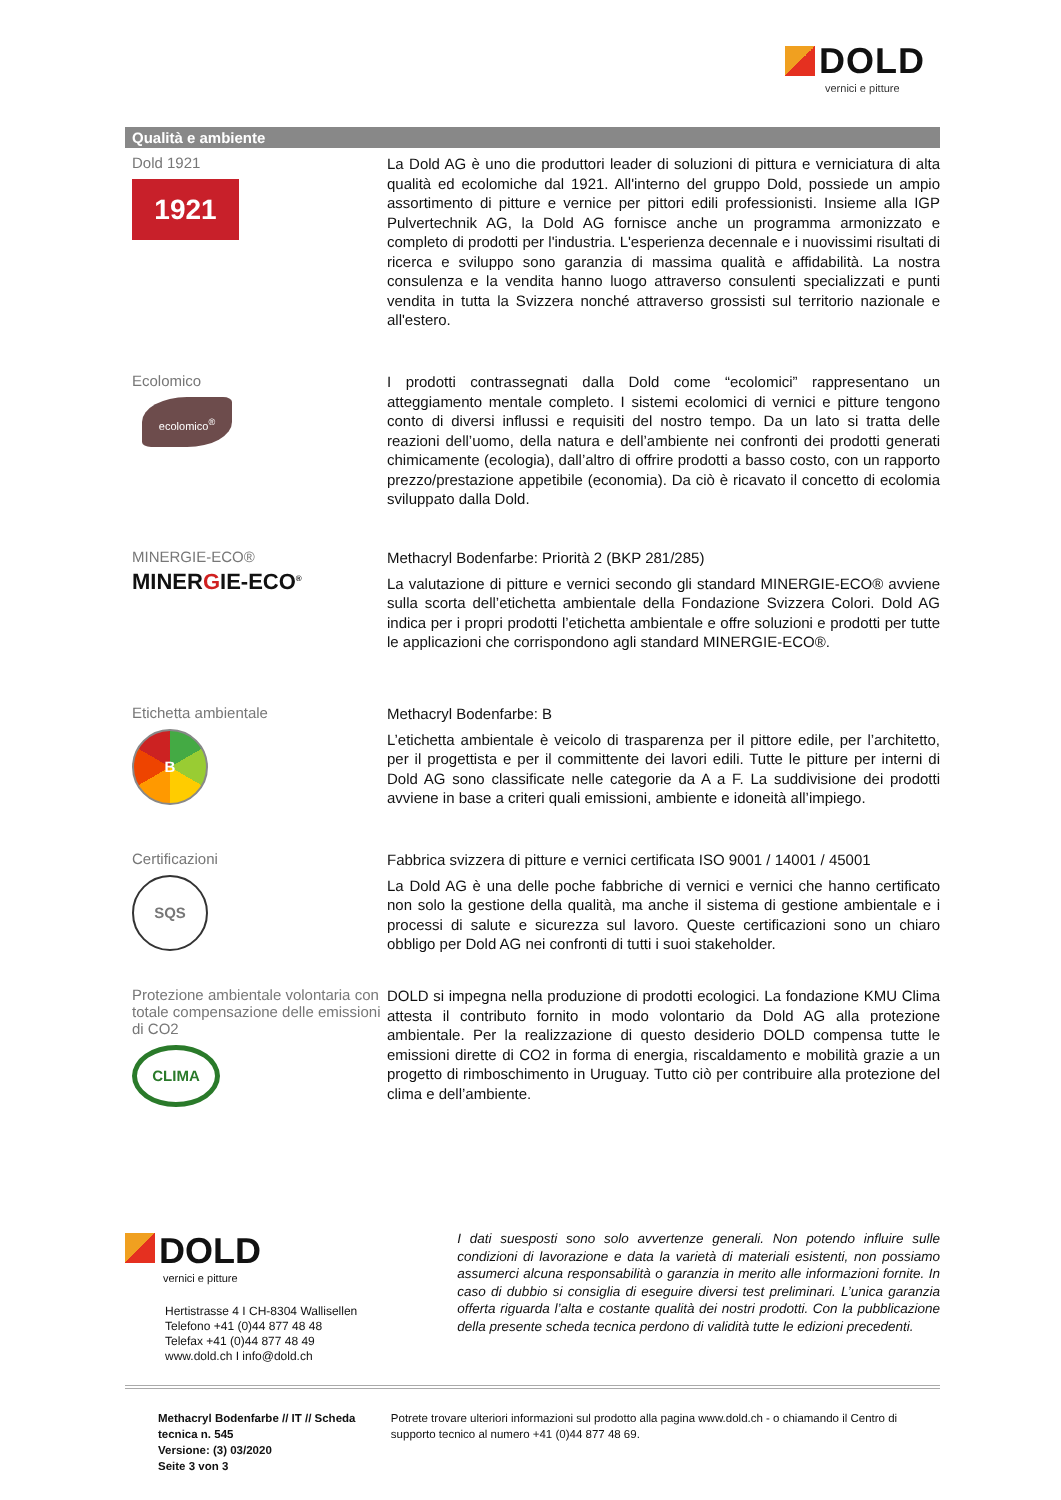DOLD
vernici e pitture
Qualità e ambiente
Dold 1921
1921
La Dold AG è uno die produttori leader di soluzioni di pittura e verniciatura di alta qualità ed ecolomiche dal 1921. All'interno del gruppo Dold, possiede un ampio assortimento di pitture e vernice per pittori edili professionisti. Insieme alla IGP Pulvertechnik AG, la Dold AG fornisce anche un programma armonizzato e completo di prodotti per l'industria. L'esperienza decennale e i nuovissimi risultati di ricerca e sviluppo sono garanzia di massima qualità e affidabilità. La nostra consulenza e la vendita hanno luogo attraverso consulenti specializzati e punti vendita in tutta la Svizzera nonché attraverso grossisti sul territorio nazionale e all'estero.
Ecolomico
ecolomico<sup>®</sup>
I prodotti contrassegnati dalla Dold come “ecolomici” rappresentano un atteggiamento mentale completo. I sistemi ecolomici di vernici e pitture tengono conto di diversi influssi e requisiti del nostro tempo. Da un lato si tratta delle reazioni dell’uomo, della natura e dell’ambiente nei confronti dei prodotti generati chimicamente (ecologia), dall’altro di offrire prodotti a basso costo, con un rapporto prezzo/prestazione appetibile (economia). Da ciò è ricavato il concetto di ecolomia sviluppato dalla Dold.
MINERGIE-ECO®
MINERGIE-ECO<sup>®</sup>
Methacryl Bodenfarbe: Priorità 2 (BKP 281/285)
La valutazione di pitture e vernici secondo gli standard MINERGIE-ECO® avviene sulla scorta dell’etichetta ambientale della Fondazione Svizzera Colori. Dold AG indica per i propri prodotti l’etichetta ambientale e offre soluzioni e prodotti per tutte le applicazioni che corrispondono agli standard MINERGIE-ECO®.
Etichetta ambientale
B
Methacryl Bodenfarbe: B
L’etichetta ambientale è veicolo di trasparenza per il pittore edile, per l’architetto, per il progettista e per il committente dei lavori edili. Tutte le pitture per interni di Dold AG sono classificate nelle categorie da A a F. La suddivisione dei prodotti avviene in base a criteri quali emissioni, ambiente e idoneità all’impiego.
Certificazioni
SQS
Fabbrica svizzera di pitture e vernici certificata ISO 9001 / 14001 / 45001
La Dold AG è una delle poche fabbriche di vernici e vernici che hanno certificato non solo la gestione della qualità, ma anche il sistema di gestione ambientale e i processi di salute e sicurezza sul lavoro. Queste certificazioni sono un chiaro obbligo per Dold AG nei confronti di tutti i suoi stakeholder.
Protezione ambientale volontaria con totale compensazione delle emissioni di CO2
CLIMA
DOLD si impegna nella produzione di prodotti ecologici. La fondazione KMU Clima attesta il contributo fornito in modo volontario da Dold AG alla protezione ambientale. Per la realizzazione di questo desiderio DOLD compensa tutte le emissioni dirette di CO2 in forma di energia, riscaldamento e mobilità grazie a un progetto di rimboschimento in Uruguay. Tutto ciò per contribuire alla protezione del clima e dell’ambiente.
DOLD
vernici e pitture
Hertistrasse 4 I CH-8304 Wallisellen
Telefono +41 (0)44 877 48 48
Telefax +41 (0)44 877 48 49
www.dold.ch I info@dold.ch
I dati suesposti sono solo avvertenze generali. Non potendo influire sulle condizioni di lavorazione e data la varietà di materiali esistenti, non possiamo assumerci alcuna responsabilità o garanzia in merito alle informazioni fornite. In caso di dubbio si consiglia di eseguire diversi test preliminari. L’unica garanzia offerta riguarda l’alta e costante qualità dei nostri prodotti. Con la pubblicazione della presente scheda tecnica perdono di validità tutte le edizioni precedenti.
Methacryl Bodenfarbe // IT // Scheda tecnica n. 545
Versione: (3) 03/2020
Seite 3 von 3
Potrete trovare ulteriori informazioni sul prodotto alla pagina www.dold.ch - o chiamando il Centro di supporto tecnico al numero +41 (0)44 877 48 69.